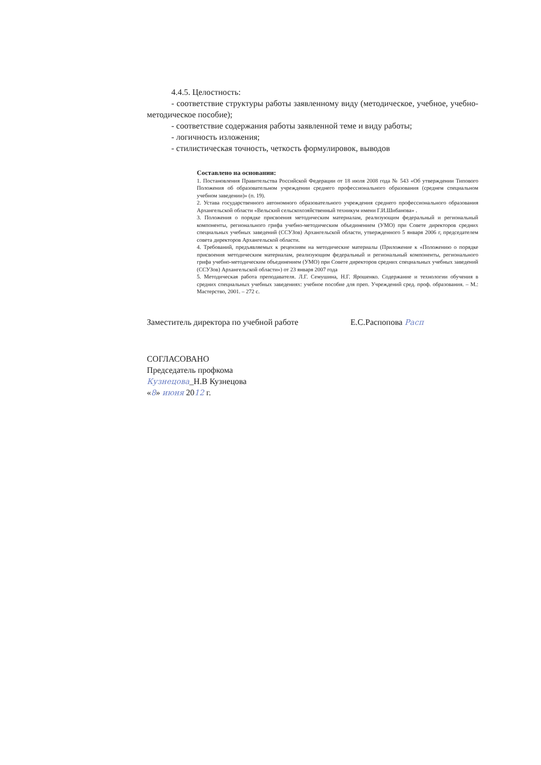4.4.5. Целостность:
- соответствие структуры работы заявленному виду (методическое, учебное, учебно-методическое пособие);
- соответствие содержания работы заявленной теме и виду работы;
- логичность изложения;
- стилистическая точность, четкость формулировок, выводов
Составлено на основании:
1. Постановления Правительства Российской Федерации от 18 июля 2008 года № 543 «Об утверждении Типового Положения об образовательном учреждении среднего профессионального образования (среднем специальном учебном заведении)» (п. 19).
2. Устава государственного автономного образовательного учреждения среднего профессионального образования Архангельской области «Вельский сельскохозяйственный техникум имени Г.И.Шибанова» .
3. Положения о порядке присвоения методическим материалам, реализующим федеральный и региональный компоненты, регионального грифа учебно-методическим объединением (УМО) при Совете директоров средних специальных учебных заведений (ССУЗов) Архангельской области, утвержденного 5 января 2006 г, председателем совета директоров Архангельской области.
4. Требований, предъявляемых к рецензиям на методические материалы (Приложение к «Положению о порядке присвоения методическим материалам, реализующим федеральный и региональный компоненты, регионального грифа учебно-методическим объединением (УМО) при Совете директоров средних специальных учебных заведений (ССУЗов) Архангельской области») от 23 января 2007 года
5. Методическая работа преподавателя. Л.Г. Семушина, Н.Г. Ярошенко. Содержание и технологии обучения в средних специальных учебных заведениях: учебное пособие для преп. Учреждений сред. проф. образования. – М.: Мастерство, 2001. – 272 с.
Заместитель директора по учебной работе Е.С.Распопова Расп
СОГЛАСОВАНО
Председатель профкома
Кузнецова_Н.В Кузнецова
«8» июня 2012 г.